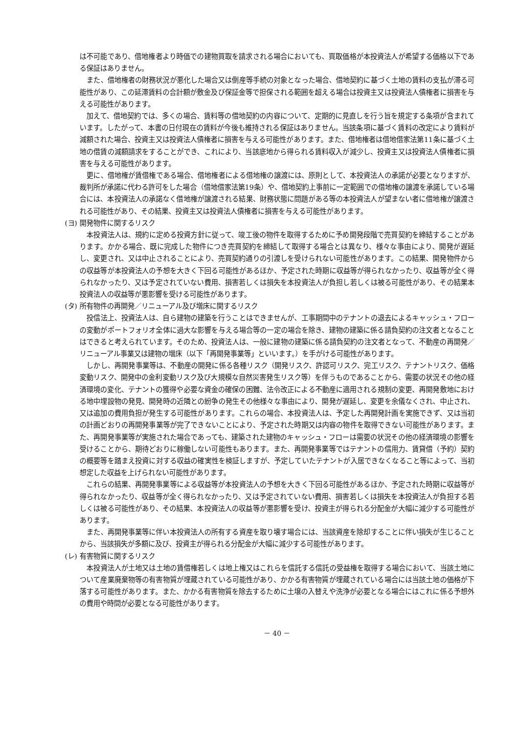は不可能であり、借地権者より時価での建物買取を請求される場合においても、買取価格が本投資法人が希望する価格以下である保証はありません。
また、借地権者の財務状況が悪化した場合又は倒産等手続の対象となった場合、借地契約に基づく土地の賃料の支払が滞る可能性があり、この延滞賃料の合計額が敷金及び保証金等で担保される範囲を超える場合は投資主又は投資法人債権者に損害を与える可能性があります。
加えて、借地契約では、多くの場合、賃料等の借地契約の内容について、定期的に見直しを行う旨を規定する条項が含まれています。したがって、本書の日付現在の賃料が今後も維持される保証はありません。当該条項に基づく賃料の改定により賃料が減額された場合、投資主又は投資法人債権者に損害を与える可能性があります。また、借地権者は借地借家法第11条に基づく土地の借賃の減額請求をすることができ、これにより、当該底地から得られる賃料収入が減少し、投資主又は投資法人債権者に損害を与える可能性があります。
更に、借地権が賃借権である場合、借地権者による借地権の譲渡には、原則として、本投資法人の承諾が必要となりますが、裁判所が承諾に代わる許可をした場合（借地借家法第19条）や、借地契約上事前に一定範囲での借地権の譲渡を承諾している場合には、本投資法人の承諾なく借地権が譲渡される結果、財務状態に問題がある等の本投資法人が望まない者に借地権が譲渡される可能性があり、その結果、投資主又は投資法人債権者に損害を与える可能性があります。
(ヨ) 開発物件に関するリスク
本投資法人は、規約に定める投資方針に従って、竣工後の物件を取得するために予め開発段階で売買契約を締結することがあります。かかる場合、既に完成した物件につき売買契約を締結して取得する場合とは異なり、様々な事由により、開発が遅延し、変更され、又は中止されることにより、売買契約通りの引渡しを受けられない可能性があります。この結果、開発物件からの収益等が本投資法人の予想を大きく下回る可能性があるほか、予定された時期に収益等が得られなかったり、収益等が全く得られなかったり、又は予定されていない費用、損害若しくは損失を本投資法人が負担し若しくは被る可能性があり、その結果本投資法人の収益等が悪影響を受ける可能性があります。
(タ) 所有物件の再開発／リニューアル及び増床に関するリスク
投信法上、投資法人は、自ら建物の建築を行うことはできませんが、工事期間中のテナントの退去によるキャッシュ・フローの変動がポートフォリオ全体に過大な影響を与える場合等の一定の場合を除き、建物の建築に係る請負契約の注文者となることはできると考えられています。そのため、投資法人は、一般に建物の建築に係る請負契約の注文者となって、不動産の再開発／リニューアル事業又は建物の増床（以下「再開発事業等」といいます。）を手がける可能性があります。
しかし、再開発事業等は、不動産の開発に係る各種リスク（開発リスク、許認可リスク、完工リスク、テナントリスク、価格変動リスク、開発中の金利変動リスク及び大規模な自然災害発生リスク等）を伴うものであることから、需要の状況その他の経済環境の変化、テナントの獲得や必要な資金の確保の困難、法令改正による不動産に適用される規制の変更、再開発敷地における地中埋設物の発見、開発時の近隣との紛争の発生その他様々な事由により、開発が遅延し、変更を余儀なくされ、中止され、又は追加の費用負担が発生する可能性があります。これらの場合、本投資法人は、予定した再開発計画を実施できず、又は当初の計画どおりの再開発事業等が完了できないことにより、予定された時期又は内容の物件を取得できない可能性があります。また、再開発事業等が実施された場合であっても、建築された建物のキャッシュ・フローは需要の状況その他の経済環境の影響を受けることから、期待どおりに稼働しない可能性もあります。また、再開発事業等ではテナントの信用力、賃貸借（予約）契約の概要等を踏まえ投資に対する収益の確実性を検証しますが、予定していたテナントが入居できなくなること等によって、当初想定した収益を上げられない可能性があります。
これらの結果、再開発事業等による収益等が本投資法人の予想を大きく下回る可能性があるほか、予定された時期に収益等が得られなかったり、収益等が全く得られなかったり、又は予定されていない費用、損害若しくは損失を本投資法人が負担する若しくは被る可能性があり、その結果、本投資法人の収益等が悪影響を受け、投資主が得られる分配金が大幅に減少する可能性があります。
また、再開発事業等に伴い本投資法人の所有する資産を取り壊す場合には、当該資産を除却することに伴い損失が生じることから、当該損失が多額に及び、投資主が得られる分配金が大幅に減少する可能性があります。
(レ) 有害物質に関するリスク
本投資法人が土地又は土地の賃借権若しくは地上権又はこれらを信託する信託の受益権を取得する場合において、当該土地について産業廃棄物等の有害物質が埋蔵されている可能性があり、かかる有害物質が埋蔵されている場合には当該土地の価格が下落する可能性があります。また、かかる有害物質を除去するために土壌の入替えや洗浄が必要となる場合にはこれに係る予想外の費用や時間が必要となる可能性があります。
－ 40 －